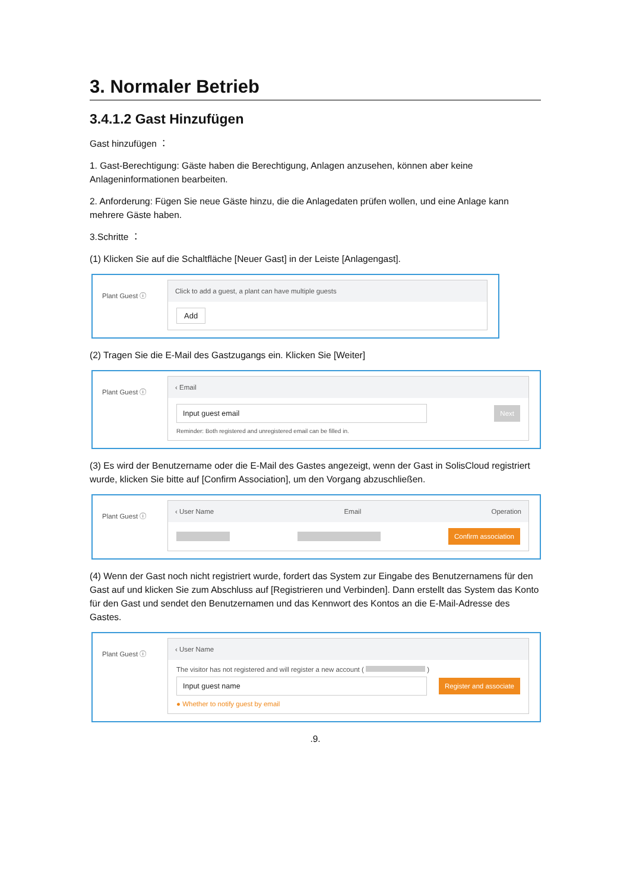3. Normaler Betrieb
3.4.1.2 Gast Hinzufügen
Gast hinzufügen ：
1. Gast-Berechtigung: Gäste haben die Berechtigung, Anlagen anzusehen, können aber keine Anlageninformationen bearbeiten.
2. Anforderung: Fügen Sie neue Gäste hinzu, die die Anlagedaten prüfen wollen, und eine Anlage kann mehrere Gäste haben.
3.Schritte ：
(1) Klicken Sie auf die Schaltfläche [Neuer Gast] in der Leiste [Anlagengast].
Plant Guest ⓘ
Click to add a guest, a plant can have multiple guests
Add
(2) Tragen Sie die E-Mail des Gastzugangs ein. Klicken Sie [Weiter]
Plant Guest ⓘ
‹ Email
Input guest email Next
Reminder: Both registered and unregistered email can be filled in.
(3) Es wird der Benutzername oder die E-Mail des Gastes angezeigt, wenn der Gast in SolisCloud registriert wurde, klicken Sie bitte auf [Confirm Association], um den Vorgang abzuschließen.
Plant Guest ⓘ
‹ User Name Email Operation
Confirm association
(4) Wenn der Gast noch nicht registriert wurde, fordert das System zur Eingabe des Benutzernamens für den Gast auf und klicken Sie zum Abschluss auf [Registrieren und Verbinden]. Dann erstellt das System das Konto für den Gast und sendet den Benutzernamen und das Kennwort des Kontos an die E-Mail-Adresse des Gastes.
Plant Guest ⓘ
‹ User Name
The visitor has not registered and will register a new account ( )
Input guest name Register and associate
● Whether to notify guest by email
.9.